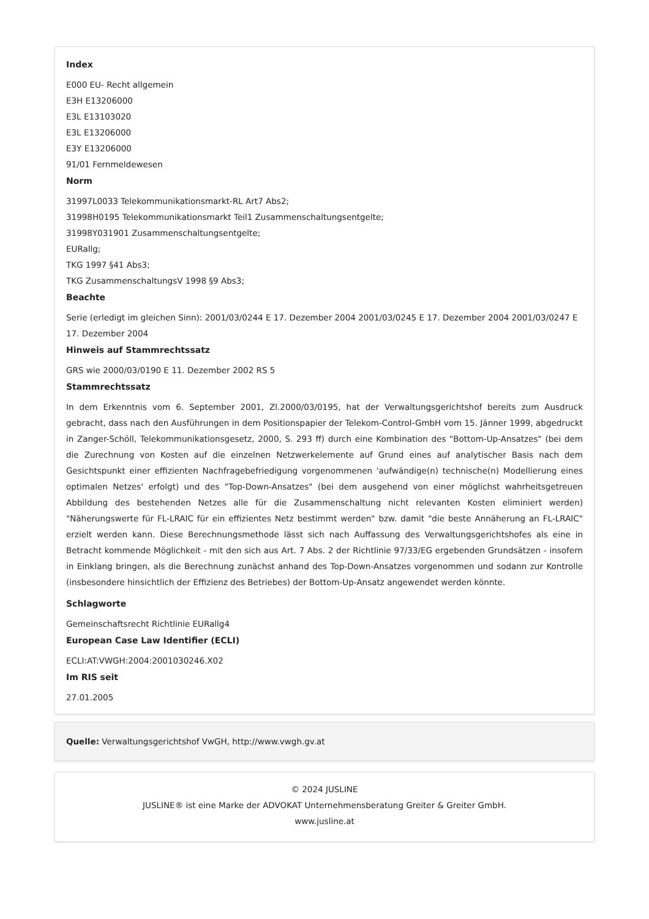Index
E000 EU- Recht allgemein
E3H E13206000
E3L E13103020
E3L E13206000
E3Y E13206000
91/01 Fernmeldewesen
Norm
31997L0033 Telekommunikationsmarkt-RL Art7 Abs2;
31998H0195 Telekommunikationsmarkt Teil1 Zusammenschaltungsentgelte;
31998Y031901 Zusammenschaltungsentgelte;
EURallg;
TKG 1997 §41 Abs3;
TKG ZusammenschaltungsV 1998 §9 Abs3;
Beachte
Serie (erledigt im gleichen Sinn): 2001/03/0244 E 17. Dezember 2004 2001/03/0245 E 17. Dezember 2004 2001/03/0247 E 17. Dezember 2004
Hinweis auf Stammrechtssatz
GRS wie 2000/03/0190 E 11. Dezember 2002 RS 5
Stammrechtssatz
In dem Erkenntnis vom 6. September 2001, Zl.2000/03/0195, hat der Verwaltungsgerichtshof bereits zum Ausdruck gebracht, dass nach den Ausführungen in dem Positionspapier der Telekom-Control-GmbH vom 15. Jänner 1999, abgedruckt in Zanger-Schöll, Telekommunikationsgesetz, 2000, S. 293 ff) durch eine Kombination des "Bottom-Up-Ansatzes" (bei dem die Zurechnung von Kosten auf die einzelnen Netzwerkelemente auf Grund eines auf analytischer Basis nach dem Gesichtspunkt einer effizienten Nachfragebefriedigung vorgenommenen 'aufwändige(n) technische(n) Modellierung eines optimalen Netzes' erfolgt) und des "Top-Down-Ansatzes" (bei dem ausgehend von einer möglichst wahrheitsgetreuen Abbildung des bestehenden Netzes alle für die Zusammenschaltung nicht relevanten Kosten eliminiert werden) "Näherungswerte für FL-LRAIC für ein effizientes Netz bestimmt werden" bzw. damit "die beste Annäherung an FL-LRAIC" erzielt werden kann. Diese Berechnungsmethode lässt sich nach Auffassung des Verwaltungsgerichtshofes als eine in Betracht kommende Möglichkeit - mit den sich aus Art. 7 Abs. 2 der Richtlinie 97/33/EG ergebenden Grundsätzen - insofern in Einklang bringen, als die Berechnung zunächst anhand des Top-Down-Ansatzes vorgenommen und sodann zur Kontrolle (insbesondere hinsichtlich der Effizienz des Betriebes) der Bottom-Up-Ansatz angewendet werden könnte.
Schlagworte
Gemeinschaftsrecht Richtlinie EURallg4
European Case Law Identifier (ECLI)
ECLI:AT:VWGH:2004:2001030246.X02
Im RIS seit
27.01.2005
Quelle: Verwaltungsgerichtshof VwGH, http://www.vwgh.gv.at
© 2024 JUSLINE
JUSLINE® ist eine Marke der ADVOKAT Unternehmensberatung Greiter & Greiter GmbH.
www.jusline.at